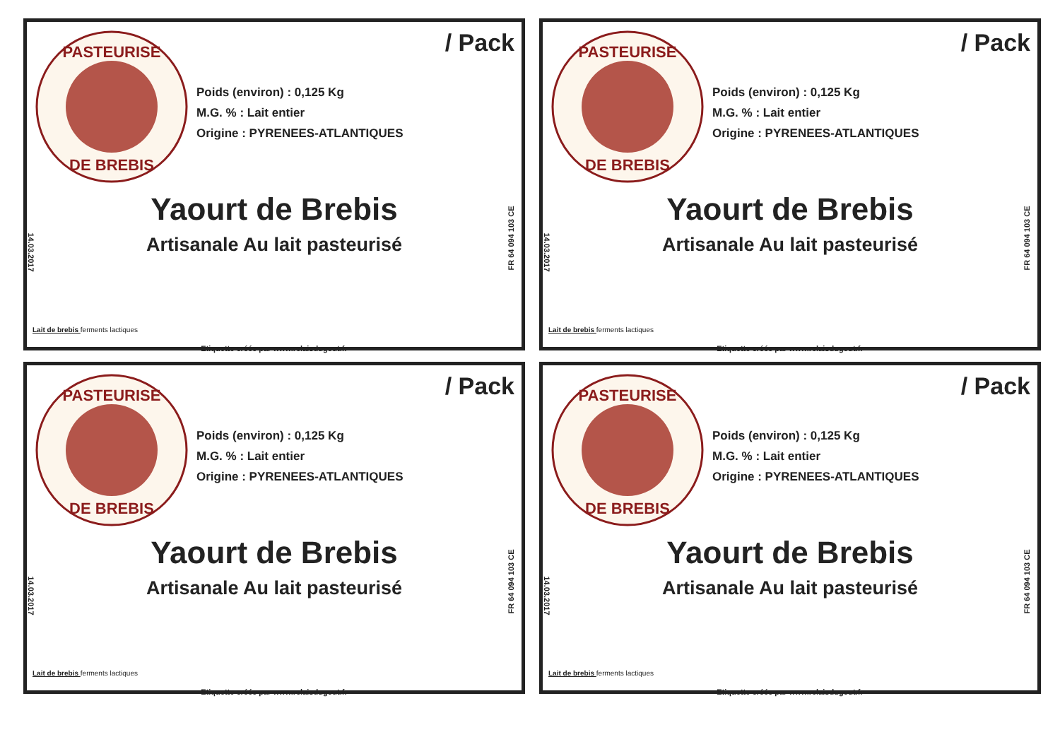PASTEURISE
DE BREBIS
/ Pack
Poids (environ) : 0,125 Kg
M.G. % : Lait entier
Origine : PYRENEES-ATLANTIQUES
Yaourt de Brebis
Artisanale Au lait pasteurisé
14.03.2017
FR 64 094 103 CE
Lait de brebis ferments lactiques
Etiquette créée par www.relaisdugout.fr
PASTEURISE
DE BREBIS
/ Pack
Poids (environ) : 0,125 Kg
M.G. % : Lait entier
Origine : PYRENEES-ATLANTIQUES
Yaourt de Brebis
Artisanale Au lait pasteurisé
14.03.2017
FR 64 094 103 CE
Lait de brebis ferments lactiques
Etiquette créée par www.relaisdugout.fr
PASTEURISE
DE BREBIS
/ Pack
Poids (environ) : 0,125 Kg
M.G. % : Lait entier
Origine : PYRENEES-ATLANTIQUES
Yaourt de Brebis
Artisanale Au lait pasteurisé
14.03.2017
FR 64 094 103 CE
Lait de brebis ferments lactiques
Etiquette créée par www.relaisdugout.fr
PASTEURISE
DE BREBIS
/ Pack
Poids (environ) : 0,125 Kg
M.G. % : Lait entier
Origine : PYRENEES-ATLANTIQUES
Yaourt de Brebis
Artisanale Au lait pasteurisé
14.03.2017
FR 64 094 103 CE
Lait de brebis ferments lactiques
Etiquette créée par www.relaisdugout.fr